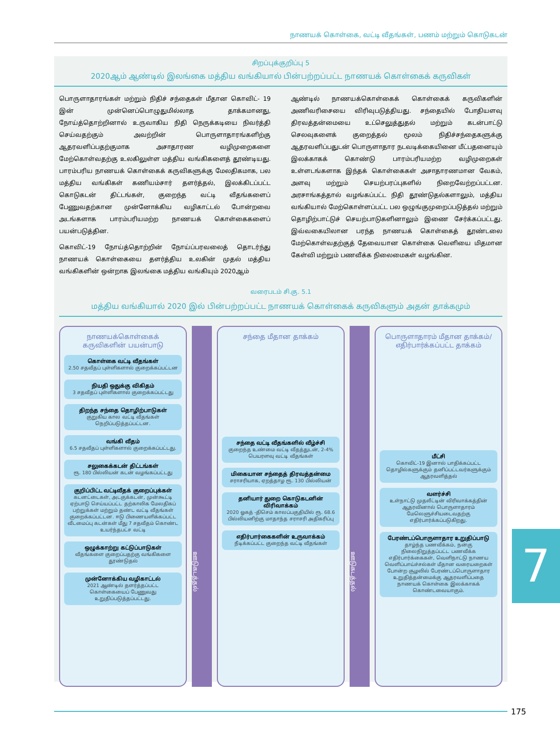நாணயக் கொள்கை, வட்டி வீதங்கள், பணம் மற்றும் கொடுகடன்
சிறப்புக்குறிப்பு 5
2020ஆம் ஆண்டில் இலங்கை மத்திய வங்கியால் பின்பற்றப்பட்ட நாணயக் கொள்கைக் கருவிகள்
பொருளாதாரங்கள் மற்றும் நிதிச் சந்தைகள் மீதான கொவிட்- 19 இன் முன்னெப்பொழுதுமில்லாத தாக்கமானது, நோய்த்தொற்றினால் உருவாகிய நிதி நெருக்கடியை நிவர்த்தி செய்வதற்கும் அவற்றின் பொருளாதாரங்களிற்கு ஆதரவளிப்பதற்குமாக அசாதாரண வழிமுறைகளை மேற்கொள்வதற்கு உலகிலுள்ள மத்திய வங்கிகளைத் தூண்டியது. பாரம்பரிய நாணயக் கொள்கைக் கருவிகளுக்கு மேலதிகமாக, பல மத்திய வங்கிகள் கணியம்சார் தளர்த்தல், இலக்கிடப்பட்ட கொடுகடன் திட்டங்கள், குறைந்த வட்டி வீதங்களைப் பேணுவதற்கான முன்னோக்கிய வழிகாட்டல் போன்றவை அடங்களாக பாரம்பரியமற்ற நாணயக் கொள்கைகளைப் பயன்படுத்தின.
கொவிட்-19 நோய்த்தொற்றின் நோய்ப்பரவலைத் தொடர்ந்து நாணயக் கொள்கையை தளர்த்திய உலகின் முதல் மத்திய வங்கிகளின் ஒன்றாக இலங்கை மத்திய வங்கியும் 2020ஆம்
ஆண்டில் நாணயக்கொள்கைக் கொள்கைக் கருவிகளின் அணிவரிசையை விரிவுபடுத்தியது. சந்தையில் போதியளவு திரவத்தன்மையை உட்செலுத்துதல் மற்றும் கடன்பாட்டு செலவுகளைக் குறைத்தல் மூலம் நிதிச்சந்தைகளுக்கு ஆதரவளிப்பதுடன் பொருளாதார நடவடிக்கையினை மீட்பதனையும் இலக்காகக் கொண்டு பாரம்பரியமற்ற வழிமுறைகள் உள்ளடங்களாக இந்தக் கொள்கைகள் அசாதாரணமான வேகம், அளவு மற்றும் செயற்பரப்புகளில் நிறைவேற்றப்பட்டன. அரசாங்கத்தால் வழங்கப்பட்ட நிதி தூண்டுதல்களாலும், மத்திய வங்கியால் மேற்கொள்ளப்பட்ட பல ஒழுங்குமுறைப்படுத்தல் மற்றும் தொழிற்பாட்டுச் செயற்பாடுகளினாலும் இணை சேர்க்கப்பட்டது. இவ்வகையிலான பரந்த நாணயக் கொள்கைத் தூண்டலை மேற்கொள்வதற்குத் தேவையான கொள்கை வெளியை மிதமான கேள்வி மற்றும் பணவீக்க நிலைமைகள் வழங்கின.
வரைபடம் சி.கு. 5.1
மத்திய வங்கியால் 2020 இல் பின்பற்றப்பட்ட நாணயக் கொள்கைக் கருவிகளும் அதன் தாக்கமும்
நாணயக்கொள்கைக் கருவிகளின் பயன்பாடு
கொள்கை வட்டி வீதங்கள்
2.50 சதவீதப் புள்ளிகளால் குறைக்கப்பட்டன
நியதி ஒதுக்கு விகிதம்
3 சதவீதப் புள்ளிகளால் குறைக்கப்பட்டது
திறந்த சந்தை தொழிற்பாடுகள்
குறுகிய கால வட்டி வீதங்கள் நெறிப்படுத்தப்பட்டன.
வங்கி வீதம்
6.5 சதவீதப் புள்ளிகளால் குறைக்கப்பட்டது.
சலுகைக்கடன் திட்டங்கள்
ரூ. 180 பில்லியன் கடன் வழங்கப்பட்டது
குறிப்பிட்ட வட்டிவீதக் குறைப்புக்கள்
கடனட்டைகள், அடகுக்கடன், முன்கூட்டி ஏற்பாடு செய்யப்பட்ட தற்காலிக மேலதிகப் பற்றுக்கள் மற்றும் தண்ட வட்டி வீதங்கள் குறைக்கப்பட்டன. ஈடு பிணையளிக்கப்பட்ட வீடமைப்பு கடன்கள் மீது 7 சதவீதம் கொண்ட உயர்ந்தபட்ச வட்டி
ஒழுக்காற்று கட்டுப்பாடுகள்
வீதங்களை குறைப்பதற்கு வங்கிகளை தூண்டுதல்
முன்னோக்கிய வழிகாட்டல்
2021 ஆண்டில் தளர்த்தப்பட்ட கொள்கையைப் பேணுவது உறுதிப்படுத்தப்பட்டது.
ஊடுகடத்தல்
சந்தை மீதான தாக்கம்
சந்தை வட்டி வீதங்களில் வீழ்ச்சி
குறைந்த உண்மை வட்டி வீதத்துடன், 2-4% பெயரளவு வட்டி வீதங்கள்
மிகையான சந்தைத் திரவத்தன்மை
சராசரியாக, ஏறத்தாழ ரூ. 130 பில்லியன்
தனியார் துறை கொடுகடனின் விரிவாக்கம்
2020 ஓகத் -திசெம் காலப்பகுதியில் ரூ. 68.6 பில்லியனிற்கு மாதாந்த சராசரி அதிகரிப்பு
எதிர்பார்கைகளின் உருவாக்கம்
நீடிக்கப்பட்ட குறைந்த வட்டி வீதங்கள்
ஊடுகடத்தல்
பொருளாதாரம் மீதான தாக்கம்/ எதிர்பார்க்கப்பட்ட தாக்கம்
மீட்சி
கொவிட்-19 இனால் பாதிக்கப்பட்ட தொழில்களுக்கும் தனிப்பட்டவர்களுக்கும் ஆதரவளித்தல்
வளர்ச்சி
உள்நாட்டு முதலீட்டின் விரிவாக்கத்தின் ஆதரவினால் பொருளாதாரம் மேலெளுச்சியடைவதற்கு எதிர்பார்க்கப்படுகிறது.
பேரண்டப்பொருளாதார உறுதிப்பாடு
தாழ்ந்த பணவீக்கம், நன்கு நிலைநிறுத்தப்பட்ட பணவீக்க எதிர்பார்க்கைகள், வெளிநாட்டு நாணய வெளிப்பாய்ச்சல்கள் மீதான வரையறைகள் போன்ற சூழலில் பேரண்டப்பொருளாதார உறுதித்தன்மைக்கு ஆதரவளிப்பதை நாணயக் கொள்கை இலக்காகக் கொண்டவையாகும்.
7
175